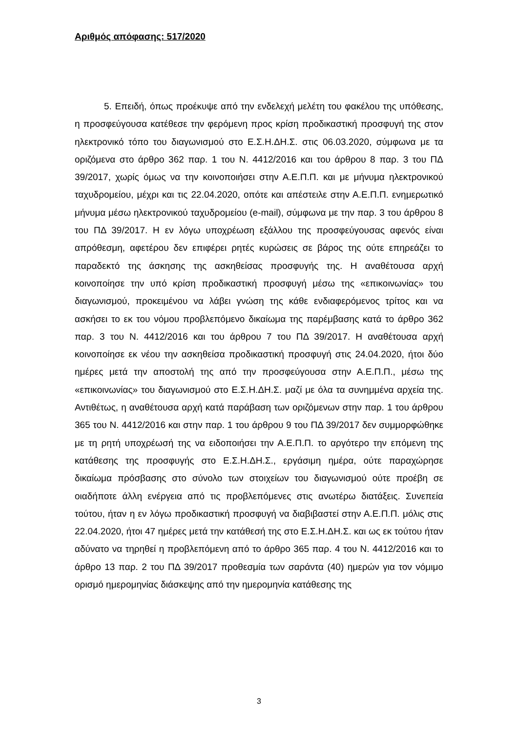Αριθμός απόφασης: 517/2020
5. Επειδή, όπως προέκυψε από την ενδελεχή μελέτη του φακέλου της υπόθεσης, η προσφεύγουσα κατέθεσε την φερόμενη προς κρίση προδικαστική προσφυγή της στον ηλεκτρονικό τόπο του διαγωνισμού στο Ε.Σ.Η.ΔΗ.Σ. στις 06.03.2020, σύμφωνα με τα οριζόμενα στο άρθρο 362 παρ. 1 του Ν. 4412/2016 και του άρθρου 8 παρ. 3 του ΠΔ 39/2017, χωρίς όμως να την κοινοποιήσει στην Α.Ε.Π.Π. και με μήνυμα ηλεκτρονικού ταχυδρομείου, μέχρι και τις 22.04.2020, οπότε και απέστειλε στην Α.Ε.Π.Π. ενημερωτικό μήνυμα μέσω ηλεκτρονικού ταχυδρομείου (e-mail), σύμφωνα με την παρ. 3 του άρθρου 8 του ΠΔ 39/2017. Η εν λόγω υποχρέωση εξάλλου της προσφεύγουσας αφενός είναι απρόθεσμη, αφετέρου δεν επιφέρει ρητές κυρώσεις σε βάρος της ούτε επηρεάζει το παραδεκτό της άσκησης της ασκηθείσας προσφυγής της. Η αναθέτουσα αρχή κοινοποίησε την υπό κρίση προδικαστική προσφυγή μέσω της «επικοινωνίας» του διαγωνισμού, προκειμένου να λάβει γνώση της κάθε ενδιαφερόμενος τρίτος και να ασκήσει το εκ του νόμου προβλεπόμενο δικαίωμα της παρέμβασης κατά το άρθρο 362 παρ. 3 του Ν. 4412/2016 και του άρθρου 7 του ΠΔ 39/2017. Η αναθέτουσα αρχή κοινοποίησε εκ νέου την ασκηθείσα προδικαστική προσφυγή στις 24.04.2020, ήτοι δύο ημέρες μετά την αποστολή της από την προσφεύγουσα στην Α.Ε.Π.Π., μέσω της «επικοινωνίας» του διαγωνισμού στο Ε.Σ.Η.ΔΗ.Σ. μαζί με όλα τα συνημμένα αρχεία της. Αντιθέτως, η αναθέτουσα αρχή κατά παράβαση των οριζόμενων στην παρ. 1 του άρθρου 365 του Ν. 4412/2016 και στην παρ. 1 του άρθρου 9 του ΠΔ 39/2017 δεν συμμορφώθηκε με τη ρητή υποχρέωσή της να ειδοποιήσει την Α.Ε.Π.Π. το αργότερο την επόμενη της κατάθεσης της προσφυγής στο Ε.Σ.Η.ΔΗ.Σ., εργάσιμη ημέρα, ούτε παραχώρησε δικαίωμα πρόσβασης στο σύνολο των στοιχείων του διαγωνισμού ούτε προέβη σε οιαδήποτε άλλη ενέργεια από τις προβλεπόμενες στις ανωτέρω διατάξεις. Συνεπεία τούτου, ήταν η εν λόγω προδικαστική προσφυγή να διαβιβαστεί στην Α.Ε.Π.Π. μόλις στις 22.04.2020, ήτοι 47 ημέρες μετά την κατάθεσή της στο Ε.Σ.Η.ΔΗ.Σ. και ως εκ τούτου ήταν αδύνατο να τηρηθεί η προβλεπόμενη από το άρθρο 365 παρ. 4 του Ν. 4412/2016 και το άρθρο 13 παρ. 2 του ΠΔ 39/2017 προθεσμία των σαράντα (40) ημερών για τον νόμιμο ορισμό ημερομηνίας διάσκεψης από την ημερομηνία κατάθεσης της
3